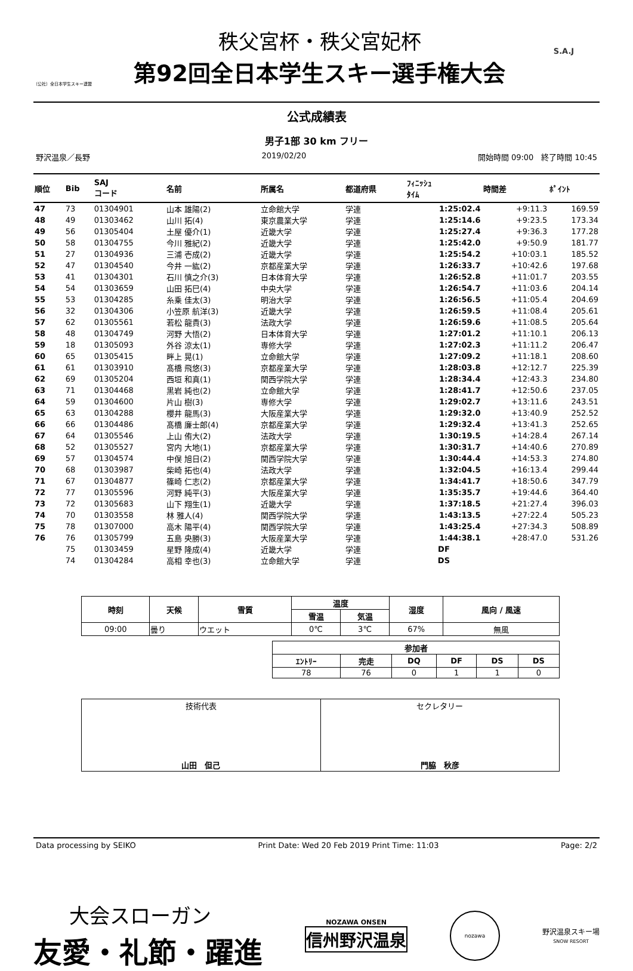（公社）全日本学生スキー連盟
秩父宮杯・秩父宮妃杯
第92回全日本学生スキー選手権大会
S.A.J
公式成績表
男子1部 30 km フリー
野沢温泉／長野 2019/02/20 開始時間 09:00　終了時間 10:45
| 順位 | Bib | SAJ コード | 名前 | 所属名 | 都道府県 | | ﾌｨﾆｯｼｭ ﾀｲﾑ | 時間差 | ﾎﾟｲﾝﾄ |
| --- | --- | --- | --- | --- | --- | --- | --- | --- | --- |
| 47 | 73 | 01304901 | 山本 雄陽(2) | 立命館大学 | 学連 | | 1:25:02.4 | +9:11.3 | 169.59 |
| 48 | 49 | 01303462 | 山川 拓(4) | 東京農業大学 | 学連 | | 1:25:14.6 | +9:23.5 | 173.34 |
| 49 | 56 | 01305404 | 土屋 優介(1) | 近畿大学 | 学連 | | 1:25:27.4 | +9:36.3 | 177.28 |
| 50 | 58 | 01304755 | 今川 雅紀(2) | 近畿大学 | 学連 | | 1:25:42.0 | +9:50.9 | 181.77 |
| 51 | 27 | 01304936 | 三浦 壱成(2) | 近畿大学 | 学連 | | 1:25:54.2 | +10:03.1 | 185.52 |
| 52 | 47 | 01304540 | 今井 一紘(2) | 京都産業大学 | 学連 | | 1:26:33.7 | +10:42.6 | 197.68 |
| 53 | 41 | 01304301 | 石川 慎之介(3) | 日本体育大学 | 学連 | | 1:26:52.8 | +11:01.7 | 203.55 |
| 54 | 54 | 01303659 | 山田 拓巳(4) | 中央大学 | 学連 | | 1:26:54.7 | +11:03.6 | 204.14 |
| 55 | 53 | 01304285 | 糸乗 佳太(3) | 明治大学 | 学連 | | 1:26:56.5 | +11:05.4 | 204.69 |
| 56 | 32 | 01304306 | 小笠原 航洋(3) | 近畿大学 | 学連 | | 1:26:59.5 | +11:08.4 | 205.61 |
| 57 | 62 | 01305561 | 若松 龍貴(3) | 法政大学 | 学連 | | 1:26:59.6 | +11:08.5 | 205.64 |
| 58 | 48 | 01304749 | 河野 大悟(2) | 日本体育大学 | 学連 | | 1:27:01.2 | +11:10.1 | 206.13 |
| 59 | 18 | 01305093 | 外谷 涼太(1) | 専修大学 | 学連 | | 1:27:02.3 | +11:11.2 | 206.47 |
| 60 | 65 | 01305415 | 畔上 晃(1) | 立命館大学 | 学連 | | 1:27:09.2 | +11:18.1 | 208.60 |
| 61 | 61 | 01303910 | 髙橋 飛悠(3) | 京都産業大学 | 学連 | | 1:28:03.8 | +12:12.7 | 225.39 |
| 62 | 69 | 01305204 | 西垣 和真(1) | 関西学院大学 | 学連 | | 1:28:34.4 | +12:43.3 | 234.80 |
| 63 | 71 | 01304468 | 黒岩 純也(2) | 立命館大学 | 学連 | | 1:28:41.7 | +12:50.6 | 237.05 |
| 64 | 59 | 01304600 | 片山 樹(3) | 専修大学 | 学連 | | 1:29:02.7 | +13:11.6 | 243.51 |
| 65 | 63 | 01304288 | 櫻井 龍馬(3) | 大阪産業大学 | 学連 | | 1:29:32.0 | +13:40.9 | 252.52 |
| 66 | 66 | 01304486 | 髙橋 廉士郎(4) | 京都産業大学 | 学連 | | 1:29:32.4 | +13:41.3 | 252.65 |
| 67 | 64 | 01305546 | 上山 侑大(2) | 法政大学 | 学連 | | 1:30:19.5 | +14:28.4 | 267.14 |
| 68 | 52 | 01305527 | 宮内 大地(1) | 京都産業大学 | 学連 | | 1:30:31.7 | +14:40.6 | 270.89 |
| 69 | 57 | 01304574 | 中俣 旭日(2) | 関西学院大学 | 学連 | | 1:30:44.4 | +14:53.3 | 274.80 |
| 70 | 68 | 01303987 | 柴崎 拓也(4) | 法政大学 | 学連 | | 1:32:04.5 | +16:13.4 | 299.44 |
| 71 | 67 | 01304877 | 篠崎 仁志(2) | 京都産業大学 | 学連 | | 1:34:41.7 | +18:50.6 | 347.79 |
| 72 | 77 | 01305596 | 河野 純平(3) | 大阪産業大学 | 学連 | | 1:35:35.7 | +19:44.6 | 364.40 |
| 73 | 72 | 01305683 | 山下 翔生(1) | 近畿大学 | 学連 | | 1:37:18.5 | +21:27.4 | 396.03 |
| 74 | 70 | 01303558 | 林 雅人(4) | 関西学院大学 | 学連 | | 1:43:13.5 | +27:22.4 | 505.23 |
| 75 | 78 | 01307000 | 高木 陽平(4) | 関西学院大学 | 学連 | | 1:43:25.4 | +27:34.3 | 508.89 |
| 76 | 76 | 01305799 | 五島 央勝(3) | 大阪産業大学 | 学連 | | 1:44:38.1 | +28:47.0 | 531.26 |
| | 75 | 01303459 | 星野 隆成(4) | 近畿大学 | 学連 | | DF | | |
| | 74 | 01304284 | 高相 幸也(3) | 立命館大学 | 学連 | | DS | | |
| 時刻 | 天候 | 雪質 | 温度 | | 湿度 | 風向 / 風速 |
| --- | --- | --- | --- | --- | --- | --- |
| | | | 雪温 | 気温 | | |
| 09:00 | 曇り | ウエット | 0℃ | 3℃ | 67% | 無風 |
| 参加者 | | | | | |
| --- | --- | --- | --- | --- | --- |
| ｴﾝﾄﾘｰ | 完走 | DQ | DF | DS | DS |
| 78 | 76 | 0 | 1 | 1 | 0 |
| 技術代表 山田 但己 | セクレタリー 門脇 秋彦 |
Data processing by SEIKO Print Date: Wed 20 Feb 2019 Print Time: 11:03 Page: 2/2
大会スローガン
友愛・礼節・躍進
NOZAWA ONSEN
信州野沢温泉
nozawa
野沢温泉スキー場
SNOW RESORT